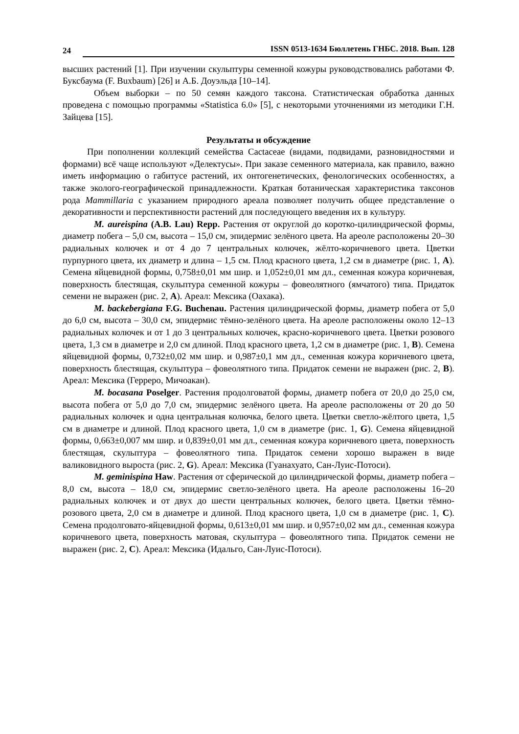24 ISSN 0513-1634 Бюллетень ГНБС. 2018. Вып. 128
высших растений [1]. При изучении скульптуры семенной кожуры руководствовались работами Ф. Буксбаума (F. Buxbaum) [26] и А.Б. Доуэльда [10–14].
Объем выборки – по 50 семян каждого таксона. Статистическая обработка данных проведена с помощью программы «Statistica 6.0» [5], с некоторыми уточнениями из методики Г.Н. Зайцева [15].
Результаты и обсуждение
При пополнении коллекций семейства Cactaceae (видами, подвидами, разновидностями и формами) всё чаще используют «Делектусы». При заказе семенного материала, как правило, важно иметь информацию о габитусе растений, их онтогенетических, фенологических особенностях, а также эколого-географической принадлежности. Краткая ботаническая характеристика таксонов рода Mammillaria с указанием природного ареала позволяет получить общее представление о декоративности и перспективности растений для последующего введения их в культуру.
M. aureispina (A.B. Lau) Repp. Растения от округлой до коротко-цилиндрической формы, диаметр побега – 5,0 см, высота – 15,0 см, эпидермис зелёного цвета. На ареоле расположены 20–30 радиальных колючек и от 4 до 7 центральных колючек, жёлто-коричневого цвета. Цветки пурпурного цвета, их диаметр и длина – 1,5 см. Плод красного цвета, 1,2 см в диаметре (рис. 1, A). Семена яйцевидной формы, 0,758±0,01 мм шир. и 1,052±0,01 мм дл., семенная кожура коричневая, поверхность блестящая, скульптура семенной кожуры – фовеолятного (ямчатого) типа. Придаток семени не выражен (рис. 2, A). Ареал: Мексика (Оахака).
M. backebergiana F.G. Buchenau. Растения цилиндрической формы, диаметр побега от 5,0 до 6,0 см, высота – 30,0 см, эпидермис тёмно-зелёного цвета. На ареоле расположены около 12–13 радиальных колючек и от 1 до 3 центральных колючек, красно-коричневого цвета. Цветки розового цвета, 1,3 см в диаметре и 2,0 см длиной. Плод красного цвета, 1,2 см в диаметре (рис. 1, B). Семена яйцевидной формы, 0,732±0,02 мм шир. и 0,987±0,1 мм дл., семенная кожура коричневого цвета, поверхность блестящая, скульптура – фовеолятного типа. Придаток семени не выражен (рис. 2, B). Ареал: Мексика (Герреро, Мичоакан).
M. bocasana Poselger. Растения продолговатой формы, диаметр побега от 20,0 до 25,0 см, высота побега от 5,0 до 7,0 см, эпидермис зелёного цвета. На ареоле расположены от 20 до 50 радиальных колючек и одна центральная колючка, белого цвета. Цветки светло-жёлтого цвета, 1,5 см в диаметре и длиной. Плод красного цвета, 1,0 см в диаметре (рис. 1, G). Семена яйцевидной формы, 0,663±0,007 мм шир. и 0,839±0,01 мм дл., семенная кожура коричневого цвета, поверхность блестящая, скульптура – фовеолятного типа. Придаток семени хорошо выражен в виде валиковидного выроста (рис. 2, G). Ареал: Мексика (Гуанахуато, Сан-Луис-Потоси).
M. geminispina Haw. Растения от сферической до цилиндрической формы, диаметр побега – 8,0 см, высота – 18,0 см, эпидермис светло-зелёного цвета. На ареоле расположены 16–20 радиальных колючек и от двух до шести центральных колючек, белого цвета. Цветки тёмно-розового цвета, 2,0 см в диаметре и длиной. Плод красного цвета, 1,0 см в диаметре (рис. 1, C). Семена продолговато-яйцевидной формы, 0,613±0,01 мм шир. и 0,957±0,02 мм дл., семенная кожура коричневого цвета, поверхность матовая, скульптура – фовеолятного типа. Придаток семени не выражен (рис. 2, C). Ареал: Мексика (Идальго, Сан-Луис-Потоси).